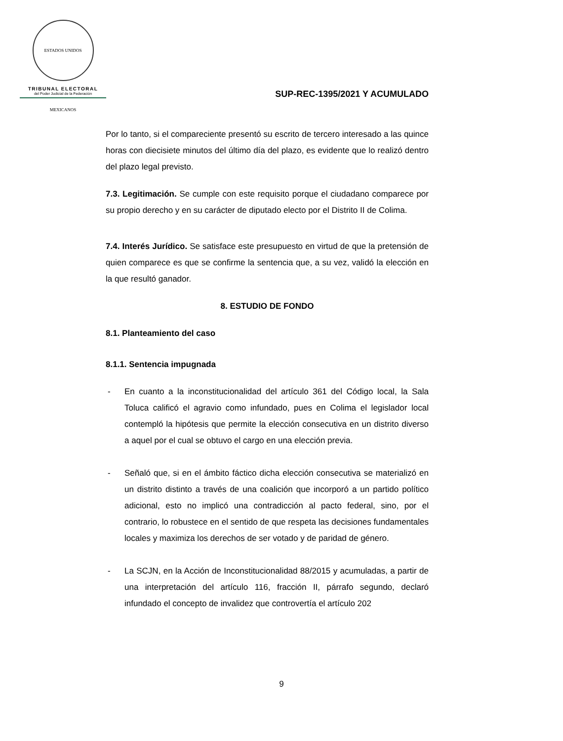ESTADOS UNIDOS MEXICANOS
TRIBUNAL ELECTORAL
del Poder Judicial de la Federación
SUP-REC-1395/2021 Y ACUMULADO
Por lo tanto, si el compareciente presentó su escrito de tercero interesado a las quince horas con diecisiete minutos del último día del plazo, es evidente que lo realizó dentro del plazo legal previsto.
7.3. Legitimación. Se cumple con este requisito porque el ciudadano comparece por su propio derecho y en su carácter de diputado electo por el Distrito II de Colima.
7.4. Interés Jurídico. Se satisface este presupuesto en virtud de que la pretensión de quien comparece es que se confirme la sentencia que, a su vez, validó la elección en la que resultó ganador.
8. ESTUDIO DE FONDO
8.1. Planteamiento del caso
8.1.1. Sentencia impugnada
- En cuanto a la inconstitucionalidad del artículo 361 del Código local, la Sala Toluca calificó el agravio como infundado, pues en Colima el legislador local contempló la hipótesis que permite la elección consecutiva en un distrito diverso a aquel por el cual se obtuvo el cargo en una elección previa.
- Señaló que, si en el ámbito fáctico dicha elección consecutiva se materializó en un distrito distinto a través de una coalición que incorporó a un partido político adicional, esto no implicó una contradicción al pacto federal, sino, por el contrario, lo robustece en el sentido de que respeta las decisiones fundamentales locales y maximiza los derechos de ser votado y de paridad de género.
- La SCJN, en la Acción de Inconstitucionalidad 88/2015 y acumuladas, a partir de una interpretación del artículo 116, fracción II, párrafo segundo, declaró infundado el concepto de invalidez que controvertía el artículo 202
9